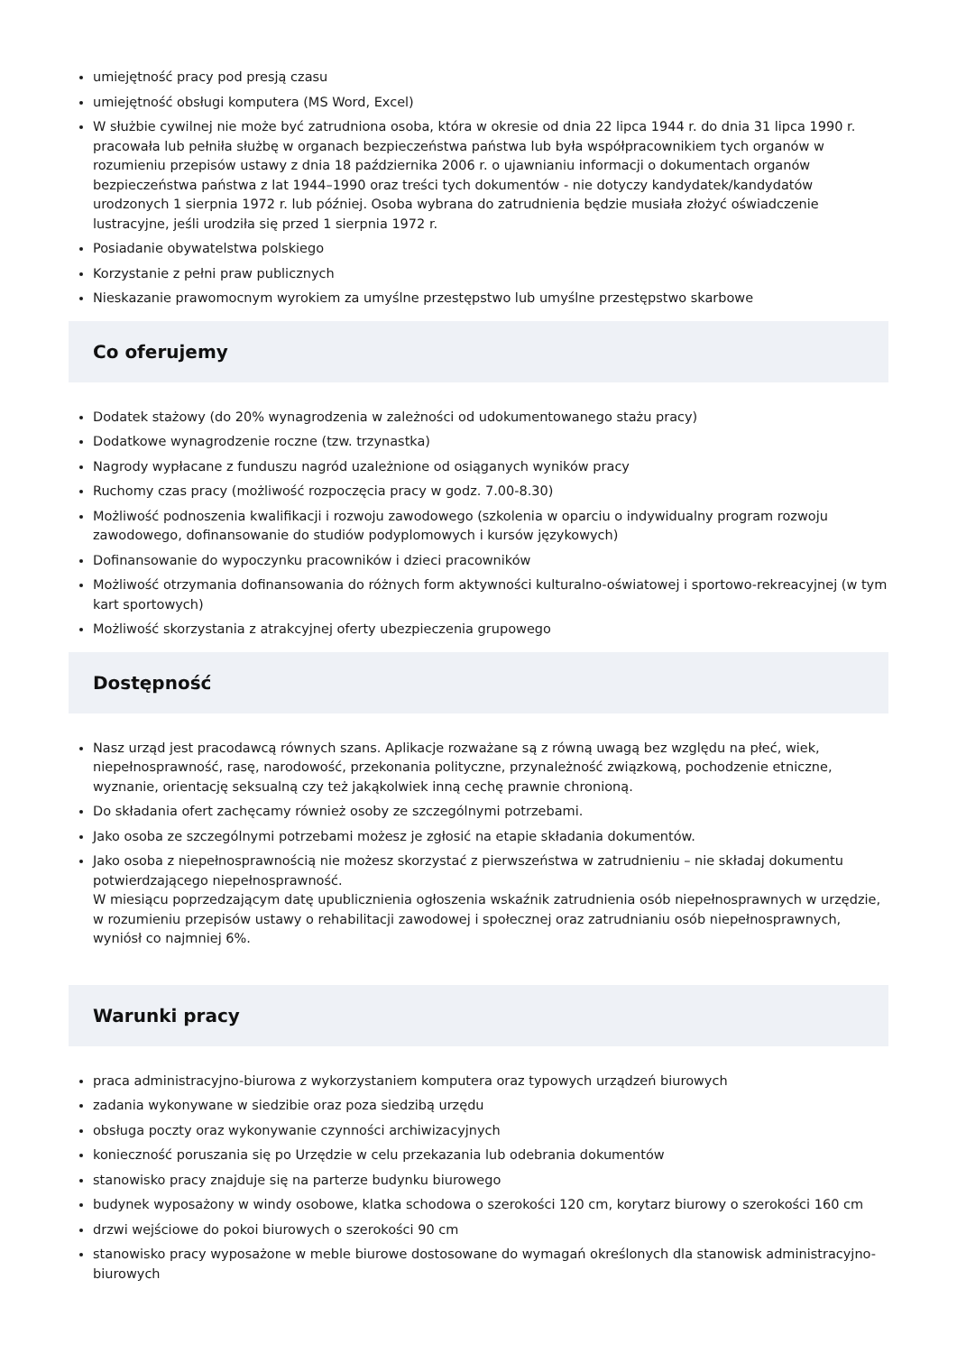umiejętność pracy pod presją czasu
umiejętność obsługi komputera (MS Word, Excel)
W służbie cywilnej nie może być zatrudniona osoba, która w okresie od dnia 22 lipca 1944 r. do dnia 31 lipca 1990 r. pracowała lub pełniła służbę w organach bezpieczeństwa państwa lub była współpracownikiem tych organów w rozumieniu przepisów ustawy z dnia 18 października 2006 r. o ujawnianiu informacji o dokumentach organów bezpieczeństwa państwa z lat 1944–1990 oraz treści tych dokumentów - nie dotyczy kandydatek/kandydatów urodzonych 1 sierpnia 1972 r. lub później. Osoba wybrana do zatrudnienia będzie musiała złożyć oświadczenie lustracyjne, jeśli urodziła się przed 1 sierpnia 1972 r.
Posiadanie obywatelstwa polskiego
Korzystanie z pełni praw publicznych
Nieskazanie prawomocnym wyrokiem za umyślne przestępstwo lub umyślne przestępstwo skarbowe
Co oferujemy
Dodatek stażowy (do 20% wynagrodzenia w zależności od udokumentowanego stażu pracy)
Dodatkowe wynagrodzenie roczne (tzw. trzynastka)
Nagrody wypłacane z funduszu nagród uzależnione od osiąganych wyników pracy
Ruchomy czas pracy (możliwość rozpoczęcia pracy w godz. 7.00-8.30)
Możliwość podnoszenia kwalifikacji i rozwoju zawodowego (szkolenia w oparciu o indywidualny program rozwoju zawodowego, dofinansowanie do studiów podyplomowych i kursów językowych)
Dofinansowanie do wypoczynku pracowników i dzieci pracowników
Możliwość otrzymania dofinansowania do różnych form aktywności kulturalno-oświatowej i sportowo-rekreacyjnej (w tym kart sportowych)
Możliwość skorzystania z atrakcyjnej oferty ubezpieczenia grupowego
Dostępność
Nasz urząd jest pracodawcą równych szans. Aplikacje rozważane są z równą uwagą bez względu na płeć, wiek, niepełnosprawność, rasę, narodowość, przekonania polityczne, przynależność związkową, pochodzenie etniczne, wyznanie, orientację seksualną czy też jakąkolwiek inną cechę prawnie chronioną.
Do składania ofert zachęcamy również osoby ze szczególnymi potrzebami.
Jako osoba ze szczególnymi potrzebami możesz je zgłosić na etapie składania dokumentów.
Jako osoba z niepełnosprawnością nie możesz skorzystać z pierwszeństwa w zatrudnieniu – nie składaj dokumentu potwierdzającego niepełnosprawność.
W miesiącu poprzedzającym datę upublicznienia ogłoszenia wskaźnik zatrudnienia osób niepełnosprawnych w urzędzie, w rozumieniu przepisów ustawy o rehabilitacji zawodowej i społecznej oraz zatrudnianiu osób niepełnosprawnych, wyniósł co najmniej 6%.
Warunki pracy
praca administracyjno-biurowa z wykorzystaniem komputera oraz typowych urządzeń biurowych
zadania wykonywane w siedzibie oraz poza siedzibą urzędu
obsługa poczty oraz wykonywanie czynności archiwizacyjnych
konieczność poruszania się po Urzędzie w celu przekazania lub odebrania dokumentów
stanowisko pracy znajduje się na parterze budynku biurowego
budynek wyposażony w windy osobowe, klatka schodowa o szerokości 120 cm, korytarz biurowy o szerokości 160 cm
drzwi wejściowe do pokoi biurowych o szerokości 90 cm
stanowisko pracy wyposażone w meble biurowe dostosowane do wymagań określonych dla stanowisk administracyjno-biurowych